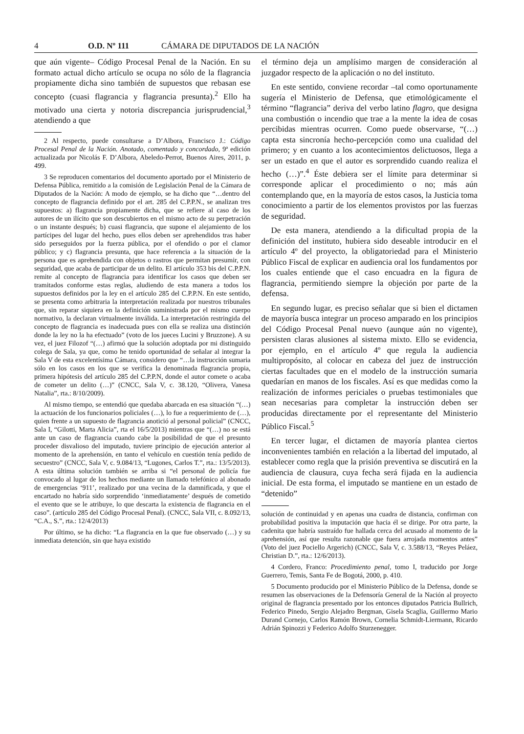4 O.D. Nº 111 CÁMARA DE DIPUTADOS DE LA NACIÓN
que aún vigente– Código Procesal Penal de la Nación. En su formato actual dicho artículo se ocupa no sólo de la flagrancia propiamente dicha sino también de supuestos que rebasan ese concepto (cuasi flagrancia y flagrancia presunta).<sup>2</sup> Ello ha motivado una cierta y notoria discrepancia jurisprudencial,<sup>3</sup> atendiendo a que
2 Al respecto, puede consultarse a D’Albora, Francisco J.: Código Procesal Penal de la Nación. Anotado, comentado y concordado, 9ª edición actualizada por Nicolás F. D’Albora, Abeledo-Perrot, Buenos Aires, 2011, p. 499.
3 Se reproducen comentarios del documento aportado por el Ministerio de Defensa Pública, remitido a la comisión de Legislación Penal de la Cámara de Diputados de la Nación: A modo de ejemplo, se ha dicho que “…dentro del concepto de flagrancia definido por el art. 285 del C.P.P.N., se analizan tres supuestos: a) flagrancia propiamente dicha, que se refiere al caso de los autores de un ilícito que son descubiertos en el mismo acto de su perpetración o un instante después; b) cuasi flagrancia, que supone el alejamiento de los partícipes del lugar del hecho, pues ellos deben ser aprehendidos tras haber sido perseguidos por la fuerza pública, por el ofendido o por el clamor público; y c) flagrancia presunta, que hace referencia a la situación de la persona que es aprehendida con objetos o rastros que permitan presumir, con seguridad, que acaba de participar de un delito. El artículo 353 bis del C.P.P.N. remite al concepto de flagrancia para identificar los casos que deben ser tramitados conforme estas reglas, aludiendo de esta manera a todos los supuestos definidos por la ley en el artículo 285 del C.P.P.N. En este sentido, se presenta como arbitraria la interpretación realizada por nuestros tribunales que, sin reparar siquiera en la definición suministrada por el mismo cuerpo normativo, la declaran virtualmente inválida. La interpretación restringida del concepto de flagrancia es inadecuada pues con ella se realiza una distinción donde la ley no la ha efectuado” (voto de los jueces Lucini y Bruzzone). A su vez, el juez Filozof “(…) afirmó que la solución adoptada por mi distinguido colega de Sala, ya que, como he tenido oportunidad de señalar al integrar la Sala V de esta excelentísima Cámara, considero que “…la instrucción sumaria sólo en los casos en los que se verifica la denominada flagrancia propia, primera hipótesis del artículo 285 del C.P.P.N, donde el autor comete o acaba de cometer un delito (…)” (CNCC, Sala V, c. 38.120, “Olivera, Vanesa Natalia”, rta.: 8/10/2009).
Al mismo tiempo, se entendió que quedaba abarcada en esa situación “(…) la actuación de los funcionarios policiales (…), lo fue a requerimiento de (…), quien frente a un supuesto de flagrancia anotició al personal policial” (CNCC, Sala I, “Gilotti, Marta Alicia”, rta el 16/5/2013) mientras que “(…) no se está ante un caso de flagrancia cuando cabe la posibilidad de que el presunto proceder disvalioso del imputado, tuviere principio de ejecución anterior al momento de la aprehensión, en tanto el vehículo en cuestión tenía pedido de secuestro” (CNCC, Sala V, c. 9.084/13, “Lugones, Carlos T.”, rta.: 13/5/2013). A esta última solución también se arriba si “el personal de policía fue convocado al lugar de los hechos mediante un llamado telefónico al abonado de emergencias ‘911’, realizado por una vecina de la damnificada, y que el encartado no habría sido sorprendido ‘inmediatamente’ después de cometido el evento que se le atribuye, lo que descarta la existencia de flagrancia en el caso”. (artículo 285 del Código Procesal Penal). (CNCC, Sala VII, c. 8.092/13, “C.A., S.”, rta.: 12/4/2013)
Por último, se ha dicho: “La flagrancia en la que fue observado (…) y su inmediata detención, sin que haya existido
el término deja un amplísimo margen de consideración al juzgador respecto de la aplicación o no del instituto.
En este sentido, conviene recordar –tal como oportunamente sugería el Ministerio de Defensa, que etimológicamente el término “flagrancia” deriva del verbo latino flagro, que designa una combustión o incendio que trae a la mente la idea de cosas percibidas mientras ocurren. Como puede observarse, “(…) capta esta sincronía hecho-percepción como una cualidad del primero; y en cuanto a los acontecimientos delictuosos, llega a ser un estado en que el autor es sorprendido cuando realiza el hecho (…)”.<sup>4</sup> Éste debiera ser el límite para determinar si corresponde aplicar el procedimiento o no; más aún contemplando que, en la mayoría de estos casos, la Justicia toma conocimiento a partir de los elementos provistos por las fuerzas de seguridad.
De esta manera, atendiendo a la dificultad propia de la definición del instituto, hubiera sido deseable introducir en el artículo 4º del proyecto, la obligatoriedad para el Ministerio Público Fiscal de explicar en audiencia oral los fundamentos por los cuales entiende que el caso encuadra en la figura de flagrancia, permitiendo siempre la objeción por parte de la defensa.
En segundo lugar, es preciso señalar que si bien el dictamen de mayoría busca integrar un proceso amparado en los principios del Código Procesal Penal nuevo (aunque aún no vigente), persisten claras alusiones al sistema mixto. Ello se evidencia, por ejemplo, en el artículo 4º que regula la audiencia multipropósito, al colocar en cabeza del juez de instrucción ciertas facultades que en el modelo de la instrucción sumaria quedarían en manos de los fiscales. Así es que medidas como la realización de informes periciales o pruebas testimoniales que sean necesarias para completar la instrucción deben ser producidas directamente por el representante del Ministerio Público Fiscal.<sup>5</sup>
En tercer lugar, el dictamen de mayoría plantea ciertos inconvenientes también en relación a la libertad del imputado, al establecer como regla que la prisión preventiva se discutirá en la audiencia de clausura, cuya fecha será fijada en la audiencia inicial. De esta forma, el imputado se mantiene en un estado de “detenido”
solución de continuidad y en apenas una cuadra de distancia, confirman con probabilidad positiva la imputación que hacia él se dirige. Por otra parte, la cadenita que habría sustraído fue hallada cerca del acusado al momento de la aprehensión, así que resulta razonable que fuera arrojada momentos antes” (Voto del juez Pociello Argerich) (CNCC, Sala V, c. 3.588/13, “Reyes Peláez, Christian D.”, rta.: 12/6/2013).
4 Cordero, Franco: Procedimiento penal, tomo I, traducido por Jorge Guerrero, Temis, Santa Fe de Bogotá, 2000, p. 410.
5 Documento producido por el Ministerio Público de la Defensa, donde se resumen las observaciones de la Defensoría General de la Nación al proyecto original de flagrancia presentado por los entonces diputados Patricia Bullrich, Federico Pinedo, Sergio Alejadro Bergman, Gisela Scaglia, Guillermo Mario Durand Cornejo, Carlos Ramón Brown, Cornelia Schmidt-Liermann, Ricardo Adrián Spinozzi y Federico Adolfo Sturzenegger.